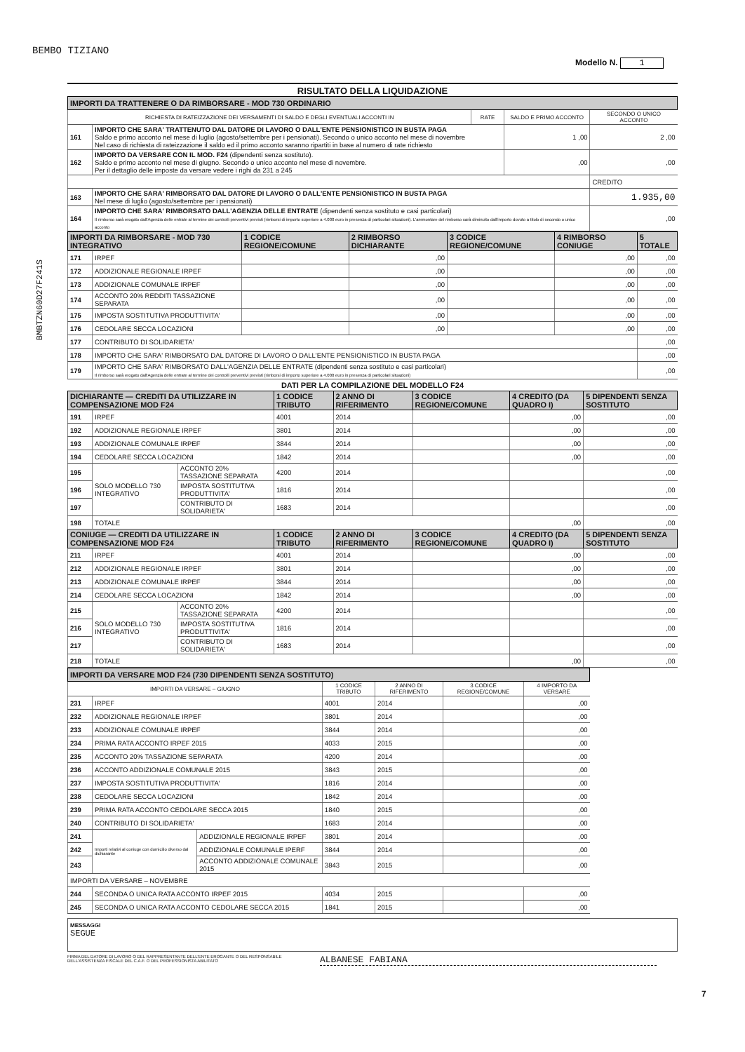BEMBO TIZIANO
Modello N. 1
BMBTZN60D27F241S
RISULTATO DELLA LIQUIDAZIONE
| IMPORTI DA TRATTENERE O DA RIMBORSARE - MOD 730 ORDINARIO | | | | |
| RICHIESTA DI RATEIZZAZIONE DEI VERSAMENTI DI SALDO E DEGLI EVENTUALI ACCONTI IN | | RATE | SALDO E PRIMO ACCONTO | SECONDO O UNICO ACCONTO |
| 161 | IMPORTO CHE SARA' TRATTENUTO DAL DATORE DI LAVORO O DALL'ENTE PENSIONISTICO IN BUSTA PAGA Saldo e primo acconto nel mese di luglio (agosto/settembre per i pensionati). Secondo o unico acconto nel mese di novembre Nel caso di richiesta di rateizzazione il saldo ed il primo acconto saranno ripartiti in base al numero di rate richiesto | | 1 ,00 | 2 ,00 |
| 162 | IMPORTO DA VERSARE CON IL MOD. F24 (dipendenti senza sostituto). Saldo e primo acconto nel mese di giugno. Secondo o unico acconto nel mese di novembre. Per il dettaglio delle imposte da versare vedere i righi da 231 a 245 | | ,00 | ,00 |
| | | | | CREDITO |
| 163 | IMPORTO CHE SARA' RIMBORSATO DAL DATORE DI LAVORO O DALL'ENTE PENSIONISTICO IN BUSTA PAGA Nel mese di luglio (agosto/settembre per i pensionati) | | | 1.935,00 |
| 164 | IMPORTO CHE SARA' RIMBORSATO DALL'AGENZIA DELLE ENTRATE (dipendenti senza sostituto e casi particolari) Il rimborso sarà erogato dall'Agenzia delle entrate al termine dei controlli preventivi previsti (rimborsi di importo superiore a 4.000 euro in presenza di particolari situazioni). L'ammontare del rimborso sarà diminuito dall'importo dovuto a titolo di secondo o unico acconto | | | ,00 |
| IMPORTI DA RIMBORSARE - MOD 730 INTEGRATIVO | | 1 CODICE REGIONE/COMUNE | 2 RIMBORSO DICHIARANTE | 3 CODICE REGIONE/COMUNE | 4 RIMBORSO CONIUGE | 5 TOTALE |
| 171 | IRPEF | | ,00 | | ,00 | ,00 |
| 172 | ADDIZIONALE REGIONALE IRPEF | | ,00 | | ,00 | ,00 |
| 173 | ADDIZIONALE COMUNALE IRPEF | | ,00 | | ,00 | ,00 |
| 174 | ACCONTO 20% REDDITI TASSAZIONE SEPARATA | | ,00 | | ,00 | ,00 |
| 175 | IMPOSTA SOSTITUTIVA PRODUTTIVITA' | | ,00 | | ,00 | ,00 |
| 176 | CEDOLARE SECCA LOCAZIONI | | ,00 | | ,00 | ,00 |
| 177 | CONTRIBUTO DI SOLIDARIETA' | | | | | ,00 |
| 178 | IMPORTO CHE SARA' RIMBORSATO DAL DATORE DI LAVORO O DALL'ENTE PENSIONISTICO IN BUSTA PAGA | | | | | ,00 |
| 179 | IMPORTO CHE SARA' RIMBORSATO DALL'AGENZIA DELLE ENTRATE (dipendenti senza sostituto e casi particolari) Il rimborso sarà erogato dall'Agenzia delle entrate al termine dei controlli preventivi previsti (rimborsi di importo superiore a 4.000 euro in presenza di particolari situazioni) | | | | | ,00 |
DATI PER LA COMPILAZIONE DEL MODELLO F24
| DICHIARANTE — CREDITI DA UTILIZZARE IN COMPENSAZIONE MOD F24 | | | 1 CODICE TRIBUTO | 2 ANNO DI RIFERIMENTO | 3 CODICE REGIONE/COMUNE | 4 CREDITO (DA QUADRO I) | 5 DIPENDENTI SENZA SOSTITUTO |
| 191 | IRPEF | | 4001 | 2014 | | ,00 | ,00 |
| 192 | ADDIZIONALE REGIONALE IRPEF | | 3801 | 2014 | | ,00 | ,00 |
| 193 | ADDIZIONALE COMUNALE IRPEF | | 3844 | 2014 | | ,00 | ,00 |
| 194 | CEDOLARE SECCA LOCAZIONI | | 1842 | 2014 | | ,00 | ,00 |
| 195 | SOLO MODELLO 730 INTEGRATIVO | ACCONTO 20% TASSAZIONE SEPARATA | 4200 | 2014 | | | ,00 |
| 196 | | IMPOSTA SOSTITUTIVA PRODUTTIVITA' | 1816 | 2014 | | | ,00 |
| 197 | | CONTRIBUTO DI SOLIDARIETA' | 1683 | 2014 | | | ,00 |
| 198 | TOTALE | | | | | ,00 | ,00 |
| CONIUGE — CREDITI DA UTILIZZARE IN COMPENSAZIONE MOD F24 | | | 1 CODICE TRIBUTO | 2 ANNO DI RIFERIMENTO | 3 CODICE REGIONE/COMUNE | 4 CREDITO (DA QUADRO I) | 5 DIPENDENTI SENZA SOSTITUTO |
| 211 | IRPEF | | 4001 | 2014 | | ,00 | ,00 |
| 212 | ADDIZIONALE REGIONALE IRPEF | | 3801 | 2014 | | ,00 | ,00 |
| 213 | ADDIZIONALE COMUNALE IRPEF | | 3844 | 2014 | | ,00 | ,00 |
| 214 | CEDOLARE SECCA LOCAZIONI | | 1842 | 2014 | | ,00 | ,00 |
| 215 | SOLO MODELLO 730 INTEGRATIVO | ACCONTO 20% TASSAZIONE SEPARATA | 4200 | 2014 | | | ,00 |
| 216 | | IMPOSTA SOSTITUTIVA PRODUTTIVITA' | 1816 | 2014 | | | ,00 |
| 217 | | CONTRIBUTO DI SOLIDARIETA' | 1683 | 2014 | | | ,00 |
| 218 | TOTALE | | | | | ,00 | ,00 |
| IMPORTI DA VERSARE MOD F24 (730 DIPENDENTI SENZA SOSTITUTO) | | | | | | |
| IMPORTI DA VERSARE – GIUGNO | | | 1 CODICE TRIBUTO | 2 ANNO DI RIFERIMENTO | 3 CODICE REGIONE/COMUNE | 4 IMPORTO DA VERSARE |
| 231 | IRPEF | | 4001 | 2014 | | ,00 |
| 232 | ADDIZIONALE REGIONALE IRPEF | | 3801 | 2014 | | ,00 |
| 233 | ADDIZIONALE COMUNALE IRPEF | | 3844 | 2014 | | ,00 |
| 234 | PRIMA RATA ACCONTO IRPEF 2015 | | 4033 | 2015 | | ,00 |
| 235 | ACCONTO 20% TASSAZIONE SEPARATA | | 4200 | 2014 | | ,00 |
| 236 | ACCONTO ADDIZIONALE COMUNALE 2015 | | 3843 | 2015 | | ,00 |
| 237 | IMPOSTA SOSTITUTIVA PRODUTTIVITA' | | 1816 | 2014 | | ,00 |
| 238 | CEDOLARE SECCA LOCAZIONI | | 1842 | 2014 | | ,00 |
| 239 | PRIMA RATA ACCONTO CEDOLARE SECCA 2015 | | 1840 | 2015 | | ,00 |
| 240 | CONTRIBUTO DI SOLIDARIETA' | | 1683 | 2014 | | ,00 |
| 241 | Importi relativi al coniuge con domicilio diverso dal dichiarante | ADDIZIONALE REGIONALE IRPEF | 3801 | 2014 | | ,00 |
| 242 | | ADDIZIONALE COMUNALE IPERF | 3844 | 2014 | | ,00 |
| 243 | | ACCONTO ADDIZIONALE COMUNALE 2015 | 3843 | 2015 | | ,00 |
| IMPORTI DA VERSARE – NOVEMBRE | | | | | | |
| 244 | SECONDA O UNICA RATA ACCONTO IRPEF 2015 | | 4034 | 2015 | | ,00 |
| 245 | SECONDA O UNICA RATA ACCONTO CEDOLARE SECCA 2015 | | 1841 | 2015 | | ,00 |
MESSAGGI
SEGUE
FIRMA DEL DATORE DI LAVORO O DEL RAPPRESENTANTE DELL'ENTE EROGANTE O DEL RESPONSABILE DELL'ASSISTENZA FISCALE DEL C.A.F. O DEL PROFESSIONISTA ABILITATO
ALBANESE FABIANA
7